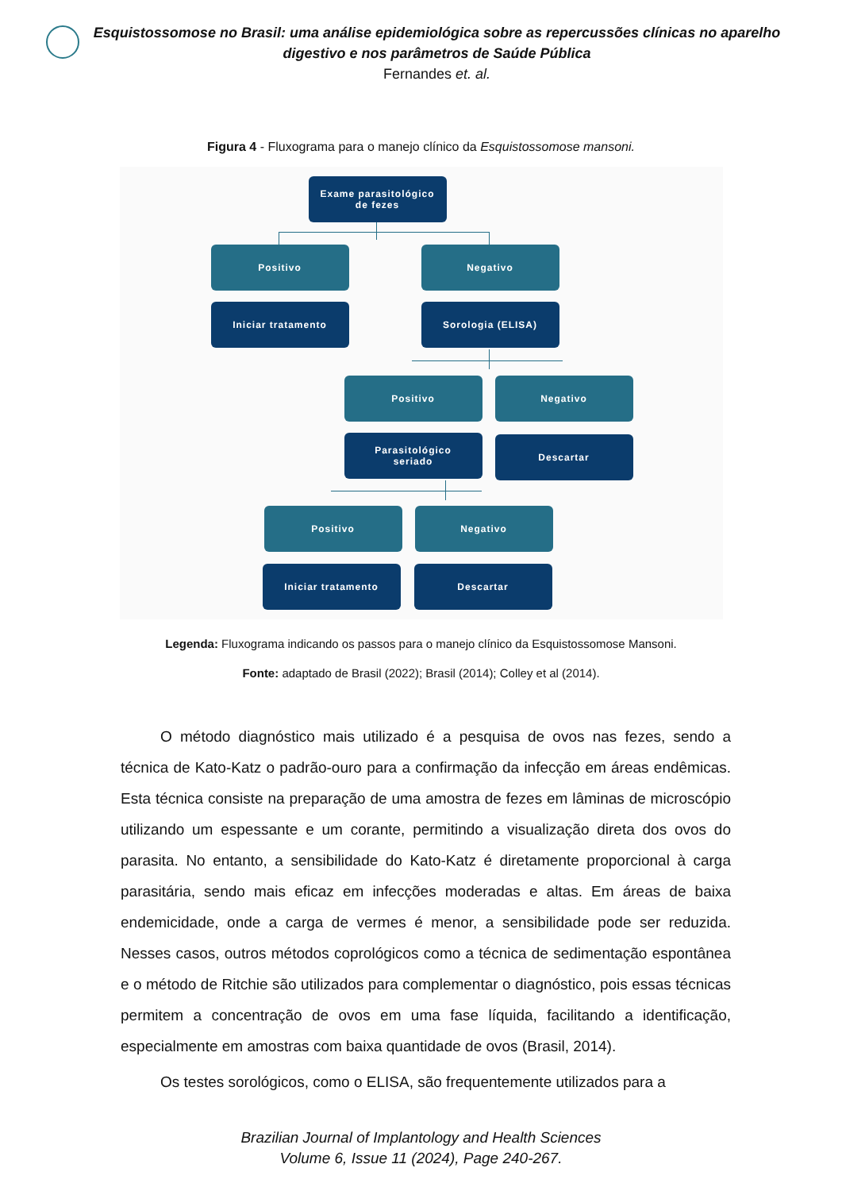Esquistossomose no Brasil: uma análise epidemiológica sobre as repercussões clínicas no aparelho digestivo e nos parâmetros de Saúde Pública
Fernandes et. al.
Figura 4 - Fluxograma para o manejo clínico da Esquistossomose mansoni.
Exame parasitológico
de fezes
Positivo Negativo
Iniciar tratamento Sorologia (ELISA)
Positivo Negativo
Parasitológico
seriado
Descartar
Positivo Negativo
Iniciar tratamento Descartar
Legenda: Fluxograma indicando os passos para o manejo clínico da Esquistossomose Mansoni.
Fonte: adaptado de Brasil (2022); Brasil (2014); Colley et al (2014).
O método diagnóstico mais utilizado é a pesquisa de ovos nas fezes, sendo a técnica de Kato-Katz o padrão-ouro para a confirmação da infecção em áreas endêmicas. Esta técnica consiste na preparação de uma amostra de fezes em lâminas de microscópio utilizando um espessante e um corante, permitindo a visualização direta dos ovos do parasita. No entanto, a sensibilidade do Kato-Katz é diretamente proporcional à carga parasitária, sendo mais eficaz em infecções moderadas e altas. Em áreas de baixa endemicidade, onde a carga de vermes é menor, a sensibilidade pode ser reduzida. Nesses casos, outros métodos coprológicos como a técnica de sedimentação espontânea e o método de Ritchie são utilizados para complementar o diagnóstico, pois essas técnicas permitem a concentração de ovos em uma fase líquida, facilitando a identificação, especialmente em amostras com baixa quantidade de ovos (Brasil, 2014).
Os testes sorológicos, como o ELISA, são frequentemente utilizados para a
Brazilian Journal of Implantology and Health Sciences
Volume 6, Issue 11 (2024), Page 240-267.